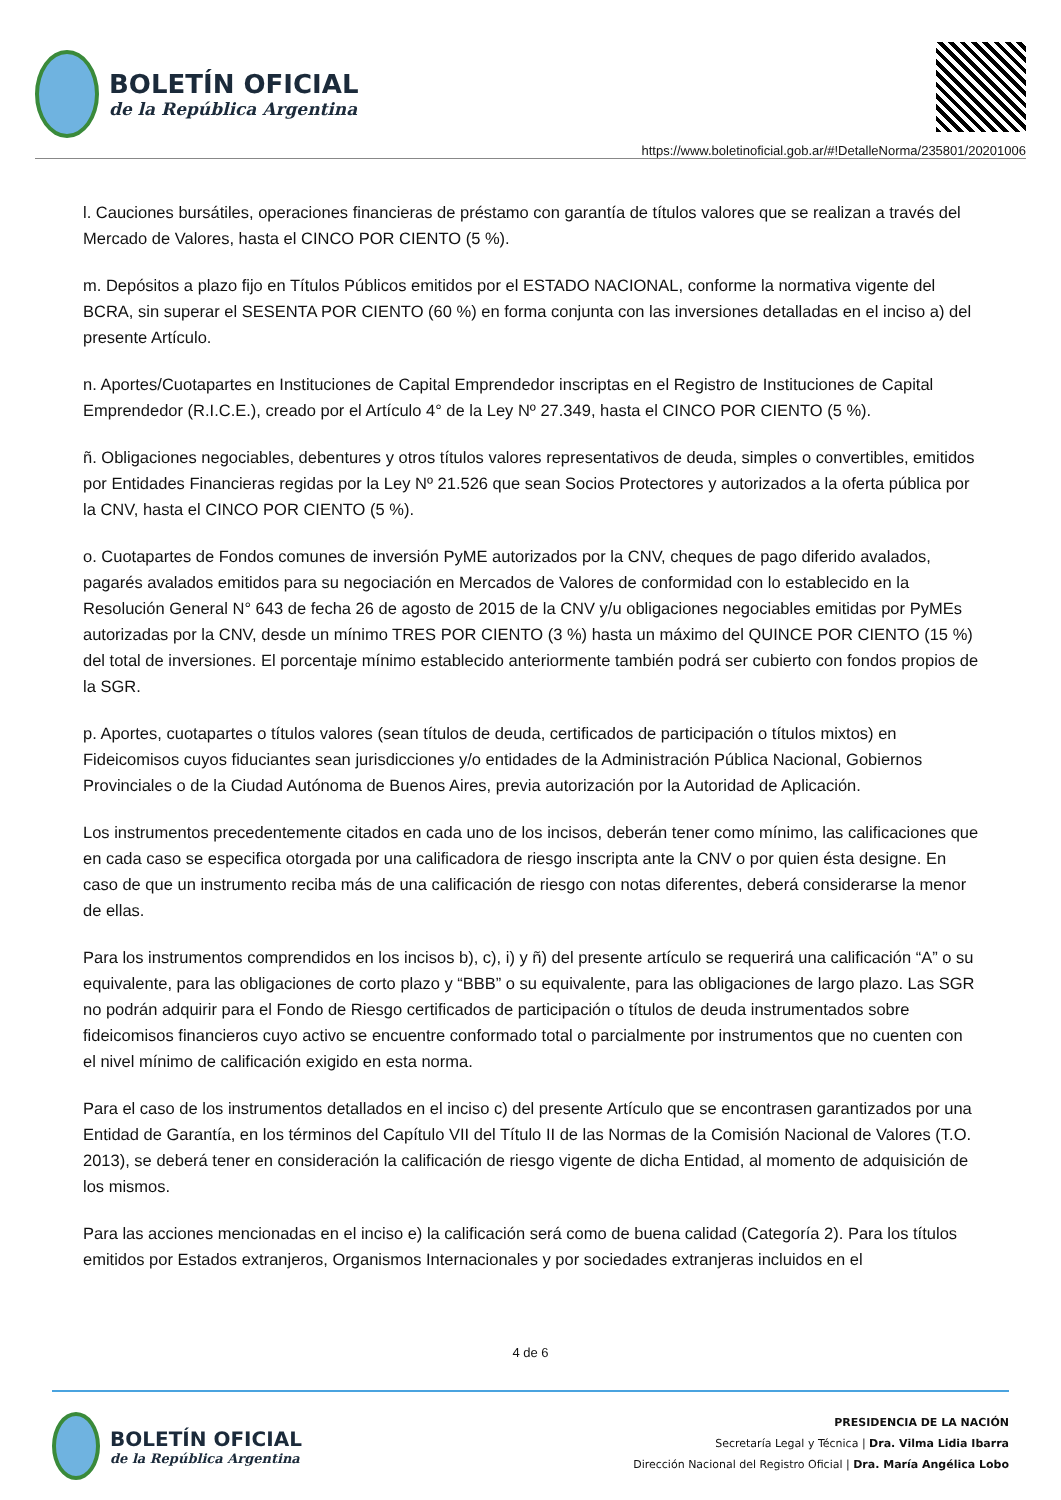BOLETÍN OFICIAL
de la República Argentina
https://www.boletinoficial.gob.ar/#!DetalleNorma/235801/20201006
l. Cauciones bursátiles, operaciones financieras de préstamo con garantía de títulos valores que se realizan a través del Mercado de Valores, hasta el CINCO POR CIENTO (5 %).
m. Depósitos a plazo fijo en Títulos Públicos emitidos por el ESTADO NACIONAL, conforme la normativa vigente del BCRA, sin superar el SESENTA POR CIENTO (60 %) en forma conjunta con las inversiones detalladas en el inciso a) del presente Artículo.
n. Aportes/Cuotapartes en Instituciones de Capital Emprendedor inscriptas en el Registro de Instituciones de Capital Emprendedor (R.I.C.E.), creado por el Artículo 4° de la Ley Nº 27.349, hasta el CINCO POR CIENTO (5 %).
ñ. Obligaciones negociables, debentures y otros títulos valores representativos de deuda, simples o convertibles, emitidos por Entidades Financieras regidas por la Ley Nº 21.526 que sean Socios Protectores y autorizados a la oferta pública por la CNV, hasta el CINCO POR CIENTO (5 %).
o. Cuotapartes de Fondos comunes de inversión PyME autorizados por la CNV, cheques de pago diferido avalados, pagarés avalados emitidos para su negociación en Mercados de Valores de conformidad con lo establecido en la Resolución General N° 643 de fecha 26 de agosto de 2015 de la CNV y/u obligaciones negociables emitidas por PyMEs autorizadas por la CNV, desde un mínimo TRES POR CIENTO (3 %) hasta un máximo del QUINCE POR CIENTO (15 %) del total de inversiones. El porcentaje mínimo establecido anteriormente también podrá ser cubierto con fondos propios de la SGR.
p. Aportes, cuotapartes o títulos valores (sean títulos de deuda, certificados de participación o títulos mixtos) en Fideicomisos cuyos fiduciantes sean jurisdicciones y/o entidades de la Administración Pública Nacional, Gobiernos Provinciales o de la Ciudad Autónoma de Buenos Aires, previa autorización por la Autoridad de Aplicación.
Los instrumentos precedentemente citados en cada uno de los incisos, deberán tener como mínimo, las calificaciones que en cada caso se especifica otorgada por una calificadora de riesgo inscripta ante la CNV o por quien ésta designe. En caso de que un instrumento reciba más de una calificación de riesgo con notas diferentes, deberá considerarse la menor de ellas.
Para los instrumentos comprendidos en los incisos b), c), i) y ñ) del presente artículo se requerirá una calificación “A” o su equivalente, para las obligaciones de corto plazo y “BBB” o su equivalente, para las obligaciones de largo plazo. Las SGR no podrán adquirir para el Fondo de Riesgo certificados de participación o títulos de deuda instrumentados sobre fideicomisos financieros cuyo activo se encuentre conformado total o parcialmente por instrumentos que no cuenten con el nivel mínimo de calificación exigido en esta norma.
Para el caso de los instrumentos detallados en el inciso c) del presente Artículo que se encontrasen garantizados por una Entidad de Garantía, en los términos del Capítulo VII del Título II de las Normas de la Comisión Nacional de Valores (T.O. 2013), se deberá tener en consideración la calificación de riesgo vigente de dicha Entidad, al momento de adquisición de los mismos.
Para las acciones mencionadas en el inciso e) la calificación será como de buena calidad (Categoría 2). Para los títulos emitidos por Estados extranjeros, Organismos Internacionales y por sociedades extranjeras incluidos en el
4 de 6
BOLETÍN OFICIAL
de la República Argentina
PRESIDENCIA DE LA NACIÓN
Secretaría Legal y Técnica | Dra. Vilma Lidia Ibarra
Dirección Nacional del Registro Oficial | Dra. María Angélica Lobo